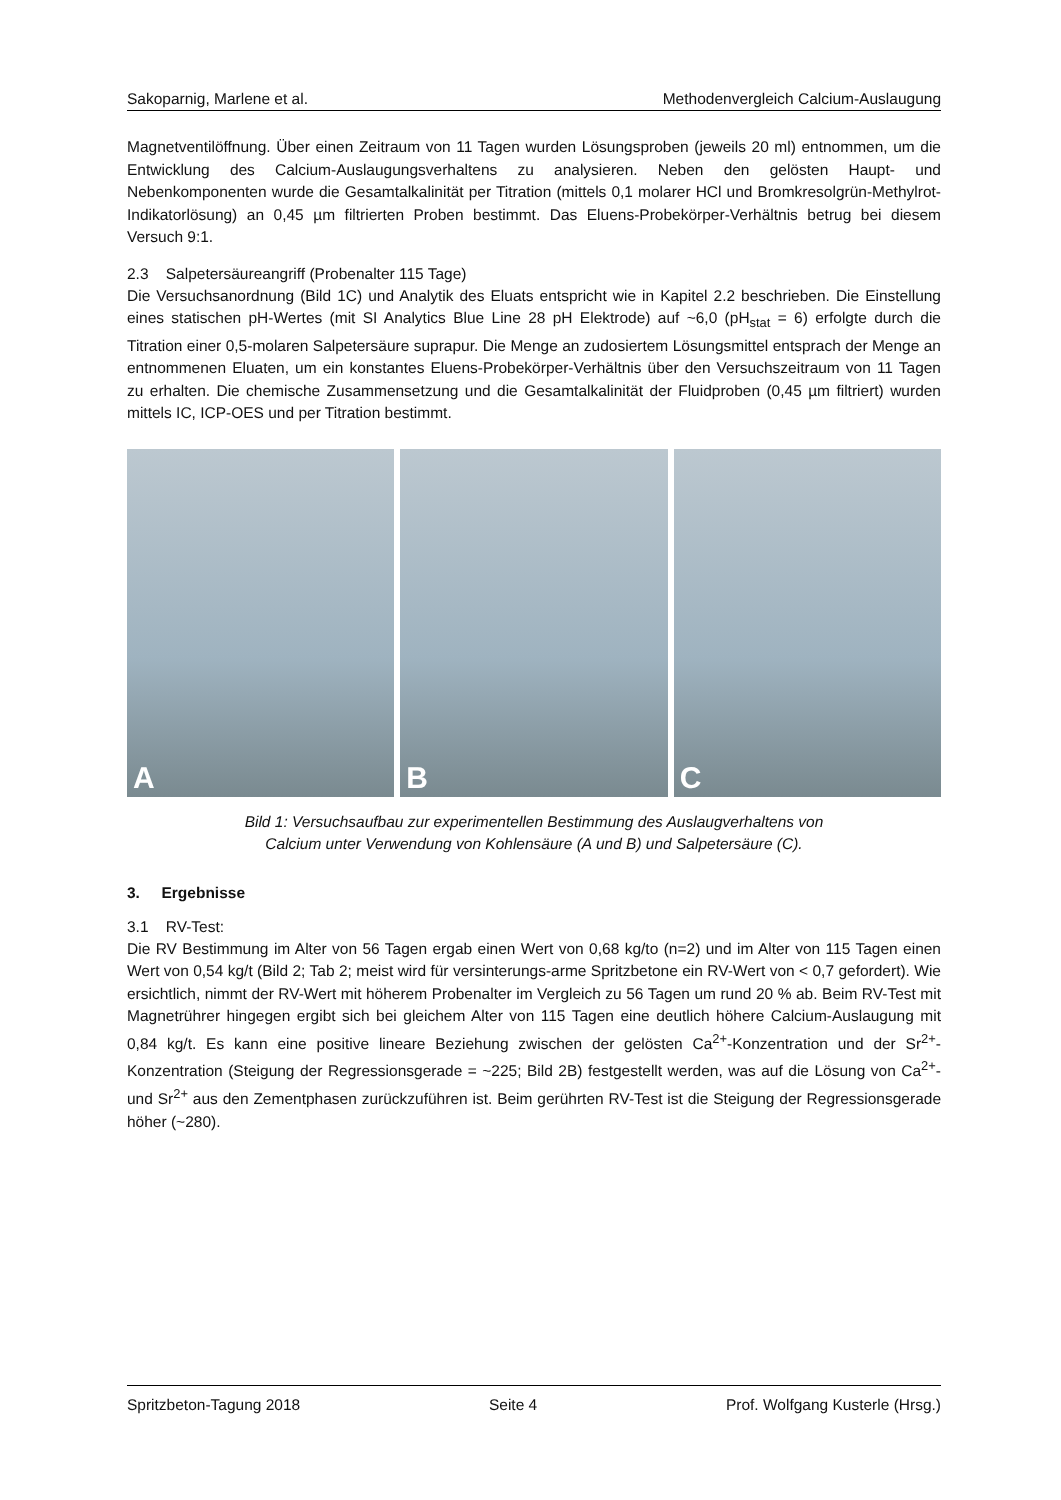Sakoparnig, Marlene et al. Methodenvergleich Calcium-Auslaugung
Magnetventilöffnung. Über einen Zeitraum von 11 Tagen wurden Lösungsproben (jeweils 20 ml) entnommen, um die Entwicklung des Calcium-Auslaugungsverhaltens zu analysieren. Neben den gelösten Haupt- und Nebenkomponenten wurde die Gesamtalkalinität per Titration (mittels 0,1 molarer HCl und Bromkresolgrün-Methylrot-Indikatorlösung) an 0,45 µm filtrierten Proben bestimmt. Das Eluens-Probekörper-Verhältnis betrug bei diesem Versuch 9:1.
2.3 Salpetersäureangriff (Probenalter 115 Tage)
Die Versuchsanordnung (Bild 1C) und Analytik des Eluats entspricht wie in Kapitel 2.2 beschrieben. Die Einstellung eines statischen pH-Wertes (mit SI Analytics Blue Line 28 pH Elektrode) auf ~6,0 (pH<sub>stat</sub> = 6) erfolgte durch die Titration einer 0,5-molaren Salpetersäure suprapur. Die Menge an zudosiertem Lösungsmittel entsprach der Menge an entnommenen Eluaten, um ein konstantes Eluens-Probekörper-Verhältnis über den Versuchszeitraum von 11 Tagen zu erhalten. Die chemische Zusammensetzung und die Gesamtalkalinität der Fluidproben (0,45 µm filtriert) wurden mittels IC, ICP-OES und per Titration bestimmt.
A
B
C
Bild 1: Versuchsaufbau zur experimentellen Bestimmung des Auslaugverhaltens von
Calcium unter Verwendung von Kohlensäure (A und B) und Salpetersäure (C).
3. Ergebnisse
3.1 RV-Test:
Die RV Bestimmung im Alter von 56 Tagen ergab einen Wert von 0,68 kg/to (n=2) und im Alter von 115 Tagen einen Wert von 0,54 kg/t (Bild 2; Tab 2; meist wird für versinterungs-arme Spritzbetone ein RV-Wert von < 0,7 gefordert). Wie ersichtlich, nimmt der RV-Wert mit höherem Probenalter im Vergleich zu 56 Tagen um rund 20 % ab. Beim RV-Test mit Magnetrührer hingegen ergibt sich bei gleichem Alter von 115 Tagen eine deutlich höhere Calcium-Auslaugung mit 0,84 kg/t. Es kann eine positive lineare Beziehung zwischen der gelösten Ca<sup>2+</sup>-Konzentration und der Sr<sup>2+</sup>-Konzentration (Steigung der Regressionsgerade = ~225; Bild 2B) festgestellt werden, was auf die Lösung von Ca<sup>2+</sup>- und Sr<sup>2+</sup> aus den Zementphasen zurückzuführen ist. Beim gerührten RV-Test ist die Steigung der Regressionsgerade höher (~280).
Spritzbeton-Tagung 2018 Seite 4 Prof. Wolfgang Kusterle (Hrsg.)